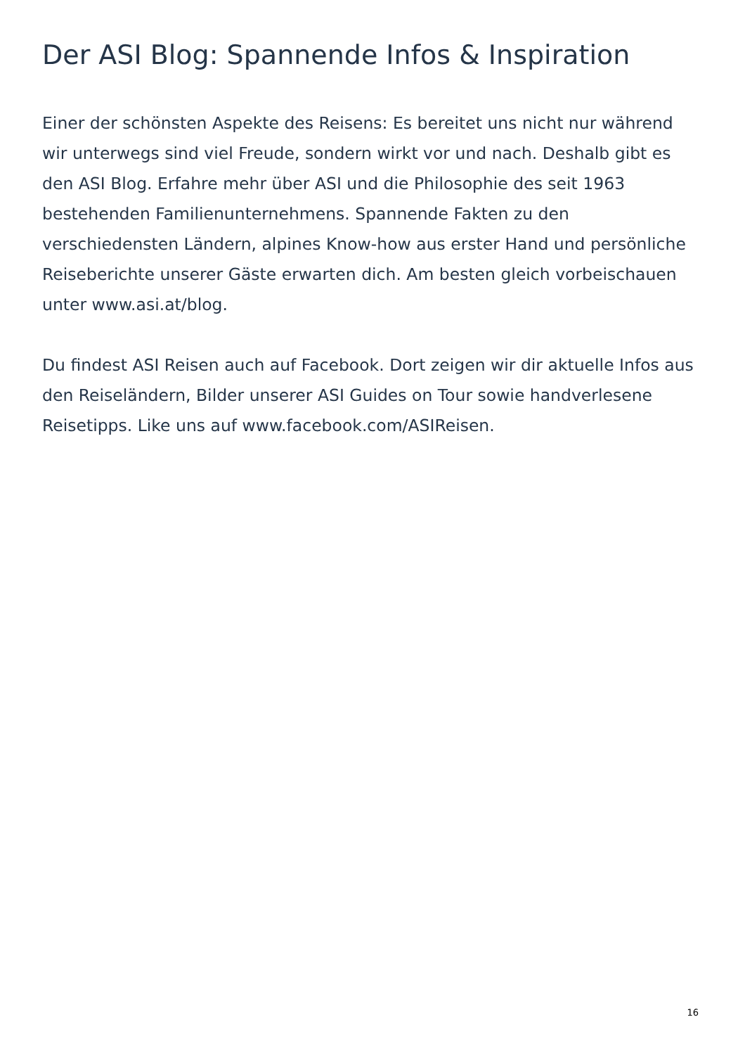Der ASI Blog: Spannende Infos & Inspiration
Einer der schönsten Aspekte des Reisens: Es bereitet uns nicht nur während wir unterwegs sind viel Freude, sondern wirkt vor und nach. Deshalb gibt es den ASI Blog. Erfahre mehr über ASI und die Philosophie des seit 1963 bestehenden Familienunternehmens. Spannende Fakten zu den verschiedensten Ländern, alpines Know-how aus erster Hand und persönliche Reiseberichte unserer Gäste erwarten dich. Am besten gleich vorbeischauen unter www.asi.at/blog.
Du findest ASI Reisen auch auf Facebook. Dort zeigen wir dir aktuelle Infos aus den Reiseländern, Bilder unserer ASI Guides on Tour sowie handverlesene Reisetipps. Like uns auf www.facebook.com/ASIReisen.
16